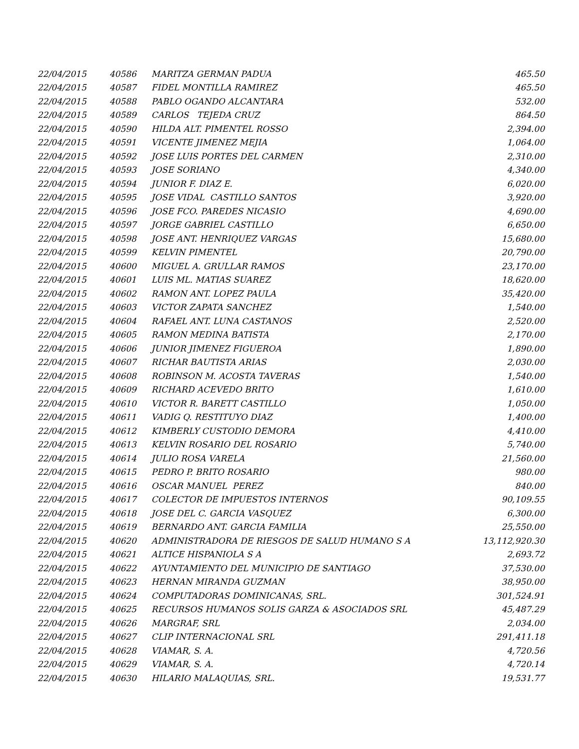| 22/04/2015 | 40586 | MARITZA GERMAN PADUA | 465.50 |
| 22/04/2015 | 40587 | FIDEL MONTILLA RAMIREZ | 465.50 |
| 22/04/2015 | 40588 | PABLO OGANDO ALCANTARA | 532.00 |
| 22/04/2015 | 40589 | CARLOS TEJEDA CRUZ | 864.50 |
| 22/04/2015 | 40590 | HILDA ALT. PIMENTEL ROSSO | 2,394.00 |
| 22/04/2015 | 40591 | VICENTE JIMENEZ MEJIA | 1,064.00 |
| 22/04/2015 | 40592 | JOSE LUIS PORTES DEL CARMEN | 2,310.00 |
| 22/04/2015 | 40593 | JOSE SORIANO | 4,340.00 |
| 22/04/2015 | 40594 | JUNIOR F. DIAZ E. | 6,020.00 |
| 22/04/2015 | 40595 | JOSE VIDAL CASTILLO SANTOS | 3,920.00 |
| 22/04/2015 | 40596 | JOSE FCO. PAREDES NICASIO | 4,690.00 |
| 22/04/2015 | 40597 | JORGE GABRIEL CASTILLO | 6,650.00 |
| 22/04/2015 | 40598 | JOSE ANT. HENRIQUEZ VARGAS | 15,680.00 |
| 22/04/2015 | 40599 | KELVIN PIMENTEL | 20,790.00 |
| 22/04/2015 | 40600 | MIGUEL A. GRULLAR RAMOS | 23,170.00 |
| 22/04/2015 | 40601 | LUIS ML. MATIAS SUAREZ | 18,620.00 |
| 22/04/2015 | 40602 | RAMON ANT. LOPEZ PAULA | 35,420.00 |
| 22/04/2015 | 40603 | VICTOR ZAPATA SANCHEZ | 1,540.00 |
| 22/04/2015 | 40604 | RAFAEL ANT. LUNA CASTANOS | 2,520.00 |
| 22/04/2015 | 40605 | RAMON MEDINA BATISTA | 2,170.00 |
| 22/04/2015 | 40606 | JUNIOR JIMENEZ FIGUEROA | 1,890.00 |
| 22/04/2015 | 40607 | RICHAR BAUTISTA ARIAS | 2,030.00 |
| 22/04/2015 | 40608 | ROBINSON M. ACOSTA TAVERAS | 1,540.00 |
| 22/04/2015 | 40609 | RICHARD ACEVEDO BRITO | 1,610.00 |
| 22/04/2015 | 40610 | VICTOR R. BARETT CASTILLO | 1,050.00 |
| 22/04/2015 | 40611 | VADIG Q. RESTITUYO DIAZ | 1,400.00 |
| 22/04/2015 | 40612 | KIMBERLY CUSTODIO DEMORA | 4,410.00 |
| 22/04/2015 | 40613 | KELVIN ROSARIO DEL ROSARIO | 5,740.00 |
| 22/04/2015 | 40614 | JULIO ROSA VARELA | 21,560.00 |
| 22/04/2015 | 40615 | PEDRO P. BRITO ROSARIO | 980.00 |
| 22/04/2015 | 40616 | OSCAR MANUEL PEREZ | 840.00 |
| 22/04/2015 | 40617 | COLECTOR DE IMPUESTOS INTERNOS | 90,109.55 |
| 22/04/2015 | 40618 | JOSE DEL C. GARCIA VASQUEZ | 6,300.00 |
| 22/04/2015 | 40619 | BERNARDO ANT. GARCIA FAMILIA | 25,550.00 |
| 22/04/2015 | 40620 | ADMINISTRADORA DE RIESGOS DE SALUD HUMANO S A | 13,112,920.30 |
| 22/04/2015 | 40621 | ALTICE HISPANIOLA S A | 2,693.72 |
| 22/04/2015 | 40622 | AYUNTAMIENTO DEL MUNICIPIO DE SANTIAGO | 37,530.00 |
| 22/04/2015 | 40623 | HERNAN MIRANDA GUZMAN | 38,950.00 |
| 22/04/2015 | 40624 | COMPUTADORAS DOMINICANAS, SRL. | 301,524.91 |
| 22/04/2015 | 40625 | RECURSOS HUMANOS SOLIS GARZA & ASOCIADOS SRL | 45,487.29 |
| 22/04/2015 | 40626 | MARGRAF, SRL | 2,034.00 |
| 22/04/2015 | 40627 | CLIP INTERNACIONAL SRL | 291,411.18 |
| 22/04/2015 | 40628 | VIAMAR, S. A. | 4,720.56 |
| 22/04/2015 | 40629 | VIAMAR, S. A. | 4,720.14 |
| 22/04/2015 | 40630 | HILARIO MALAQUIAS, SRL. | 19,531.77 |